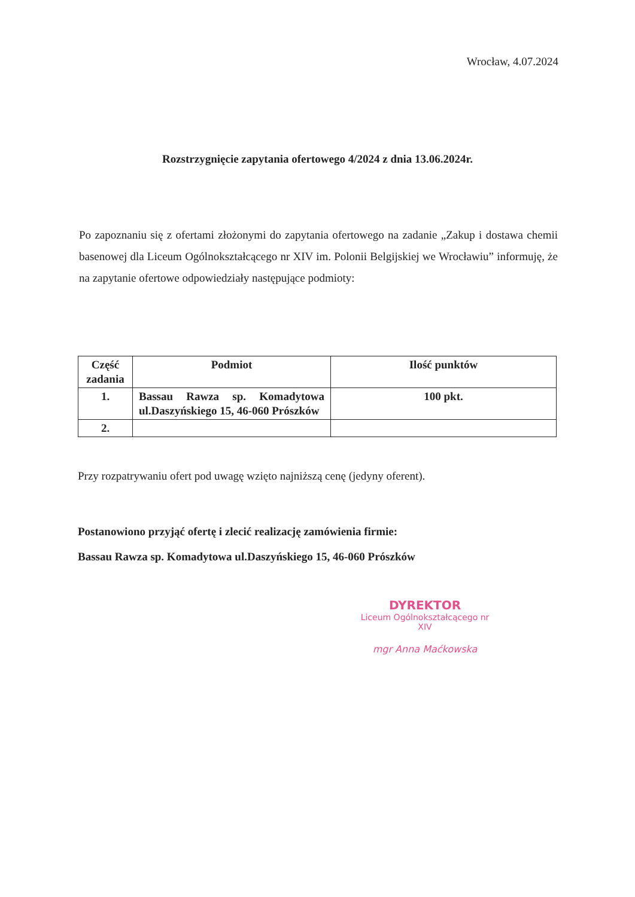Wrocław, 4.07.2024
Rozstrzygnięcie zapytania ofertowego 4/2024 z dnia 13.06.2024r.
Po zapoznaniu się z ofertami złożonymi do zapytania ofertowego na zadanie „Zakup i dostawa chemii basenowej dla Liceum Ogólnokształcącego nr XIV im. Polonii Belgijskiej we Wrocławiu” informuję, że na zapytanie ofertowe odpowiedziały następujące podmioty:
| Część zadania | Podmiot | Ilość punktów |
| --- | --- | --- |
| 1. | Bassau Rawza sp. Komadytowa ul.Daszyńskiego 15, 46-060 Prószków | 100 pkt. |
| 2. | | |
Przy rozpatrywaniu ofert pod uwagę wzięto najniższą cenę (jedyny oferent).
Postanowiono przyjąć ofertę i zlecić realizację zamówienia firmie:
Bassau Rawza sp. Komadytowa ul.Daszyńskiego 15, 46-060 Prószków
DYREKTOR
Liceum Ogólnokształcącego nr XIV
mgr Anna Maćkowska